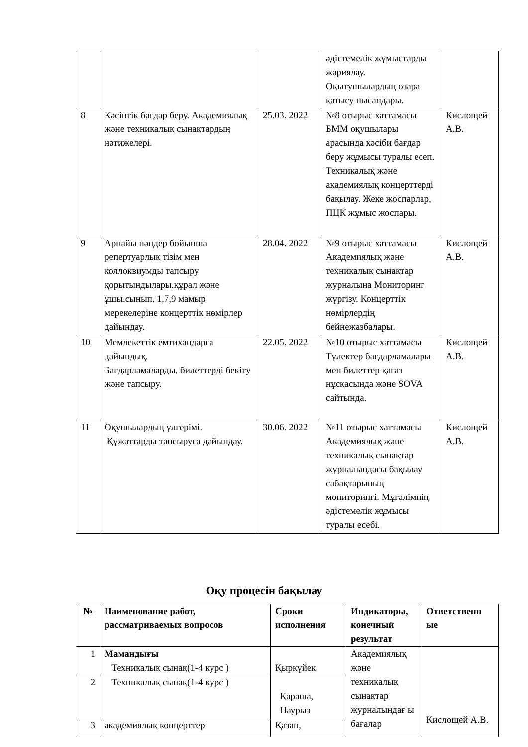| | | | әдістемелік жұмыстарды жариялау. Оқытушылардың өзара қатысу нысандары. | |
| 8 | Кәсіптік бағдар беру. Академиялық және техникалық сынақтардың нәтижелері. | 25.03. 2022 | №8 отырыс хаттамасы БММ оқушылары арасында кәсіби бағдар беру жұмысы туралы есеп. Техникалық және академиялық концерттерді бақылау. Жеке жоспарлар, ПЦК жұмыс жоспары. | Кислощей А.В. |
| 9 | Арнайы пәндер бойынша репертуарлық тізім мен коллоквиумды тапсыру қорытындылары.құрал және ұшы.сынып. 1,7,9 мамыр мерекелеріне концерттік нөмірлер дайындау. | 28.04. 2022 | №9 отырыс хаттамасы Академиялық және техникалық сынақтар журналына Мониторинг жүргізу. Концерттік нөмірлердің бейнежазбалары. | Кислощей А.В. |
| 10 | Мемлекеттік емтихандарға дайындық. Бағдарламаларды, билеттерді бекіту және тапсыру. | 22.05. 2022 | №10 отырыс хаттамасы Түлектер бағдарламалары мен билеттер қағаз нұсқасында және SOVA сайтында. | Кислощей А.В. |
| 11 | Оқушылардың үлгерімі. Құжаттарды тапсыруға дайындау. | 30.06. 2022 | №11 отырыс хаттамасы Академиялық және техникалық сынақтар журналындағы бақылау сабақтарының мониторингі. Мұғалімнің әдістемелік жұмысы туралы есебі. | Кислощей А.В. |
Оқу процесін бақылау
| № | Наименование работ, рассматриваемых вопросов | Сроки исполнения | Индикаторы, конечный результат | Ответственн ые |
| --- | --- | --- | --- | --- |
| 1 | Мамандығы Техникалық сынақ(1-4 курс ) | Қыркүйек | Академиялық және техникалық сынақтар журналындағ ы бағалар | Кислощей А.В. |
| 2 | Техникалық сынақ(1-4 курс ) | Қараша, Наурыз | | |
| 3 | академиялық концерттер | Қазан, | | |